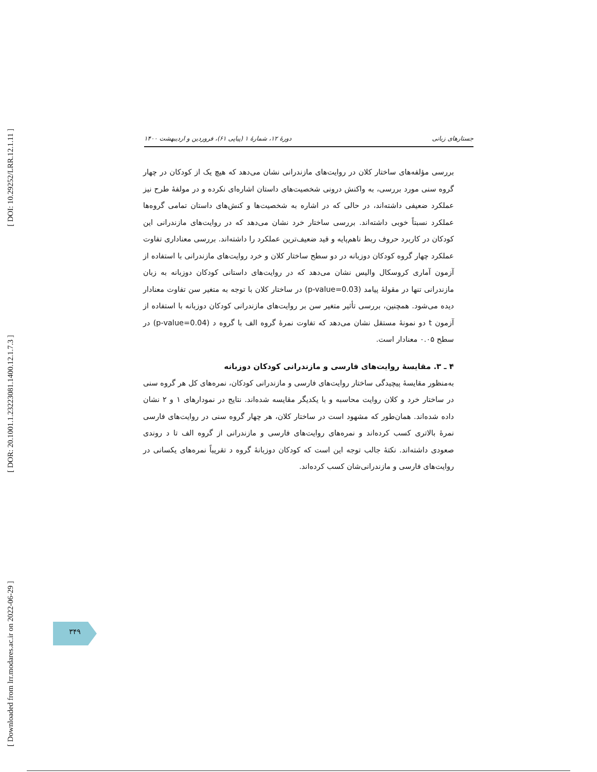[ DOI: 10.29252/LRR.12.1.11 ]
[ DOR: 20.1001.1.23223081.1400.12.1.7.3 ]
[ Downloaded from lrr.modares.ac.ir on 2022-06-29 ]
جستارهای زبانی دورهٔ ۱۲، شمارهٔ ۱ (پیاپی ۶۱)، فروردین و اردیبهشت ۱۴۰۰
بررسی مؤلفه‌های ساختار کلان در روایت‌های مازندرانی نشان می‌دهد که هیچ یک از کودکان در چهار گروه سنی مورد بررسی، به واکنش درونی شخصیت‌های داستان اشاره‌ای نکرده و در مولفهٔ طرح نیز عملکرد ضعیفی داشته‌اند، در حالی که در اشاره به شخصیت‌ها و کنش‌های داستان تمامی گروه‌ها عملکرد نسبتاً خوبی داشته‌اند. بررسی ساختار خرد نشان می‌دهد که در روایت‌های مازندرانی این کودکان در کاربرد حروف ربط ناهم‌پایه و قید ضعیف‌ترین عملکرد را داشته‌اند. بررسی معناداری تفاوت عملکرد چهار گروه کودکان دوزبانه در دو سطح ساختار کلان و خرد روایت‌های مازندرانی با استفاده از آزمون آماری کروسکال والیس نشان می‌دهد که در روایت‌های داستانی کودکان دوزبانه به زبان مازندرانی تنها در مقولهٔ پیامد (p-value=0.03) در ساختار کلان با توجه به متغیر سن تفاوت معنادار دیده می‌شود. همچنین، بررسی تأثیر متغیر سن بر روایت‌های مازندرانی کودکان دوزبانه با استفاده از آزمون t دو نمونهٔ مستقل نشان می‌دهد که تفاوت نمرهٔ گروه الف با گروه د (p-value=0.04) در سطح ۰.۰۵ معنادار است.
۴ ـ ۳. مقایسهٔ روایت‌های فارسی و مازندرانی کودکان دوزبانه
به‌منظور مقایسهٔ پیچیدگی ساختار روایت‌های فارسی و مازندرانی کودکان، نمره‌های کل هر گروه سنی در ساختار خرد و کلان روایت محاسبه و با یکدیگر مقایسه شده‌اند. نتایج در نمودارهای ۱ و ۲ نشان داده شده‌اند. همان‌طور که مشهود است در ساختار کلان، هر چهار گروه سنی در روایت‌های فارسی نمرهٔ بالاتری کسب کرده‌اند و نمره‌های روایت‌های فارسی و مازندرانی از گروه الف تا د روندی صعودی داشته‌اند. نکتهٔ جالب توجه این است که کودکان دوزبانهٔ گروه د تقریباً نمره‌های یکسانی در روایت‌های فارسی و مازندرانی‌شان کسب کرده‌اند.
۳۴۹